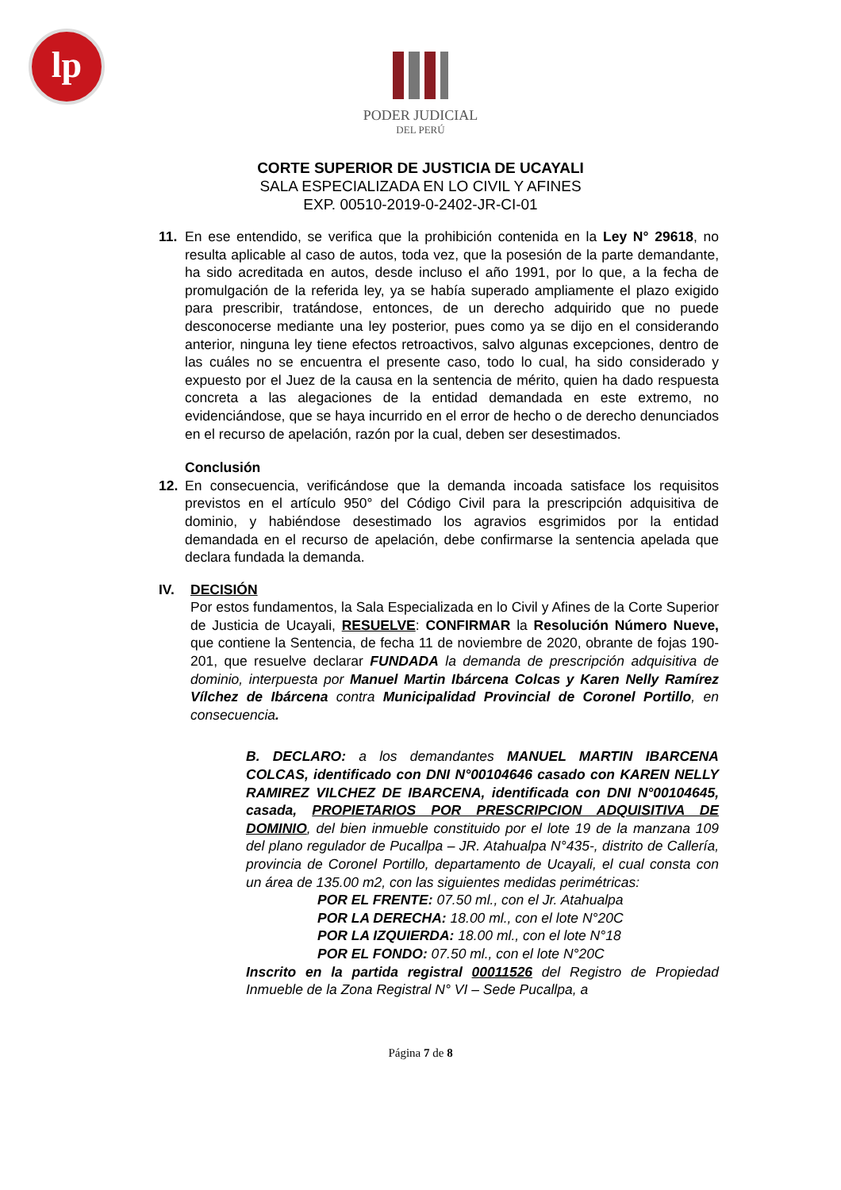lp
PODER JUDICIAL
DEL PERÚ
CORTE SUPERIOR DE JUSTICIA DE UCAYALI
SALA ESPECIALIZADA EN LO CIVIL Y AFINES
EXP. 00510-2019-0-2402-JR-CI-01
11. En ese entendido, se verifica que la prohibición contenida en la Ley N° 29618, no resulta aplicable al caso de autos, toda vez, que la posesión de la parte demandante, ha sido acreditada en autos, desde incluso el año 1991, por lo que, a la fecha de promulgación de la referida ley, ya se había superado ampliamente el plazo exigido para prescribir, tratándose, entonces, de un derecho adquirido que no puede desconocerse mediante una ley posterior, pues como ya se dijo en el considerando anterior, ninguna ley tiene efectos retroactivos, salvo algunas excepciones, dentro de las cuáles no se encuentra el presente caso, todo lo cual, ha sido considerado y expuesto por el Juez de la causa en la sentencia de mérito, quien ha dado respuesta concreta a las alegaciones de la entidad demandada en este extremo, no evidenciándose, que se haya incurrido en el error de hecho o de derecho denunciados en el recurso de apelación, razón por la cual, deben ser desestimados.
Conclusión
12. En consecuencia, verificándose que la demanda incoada satisface los requisitos previstos en el artículo 950° del Código Civil para la prescripción adquisitiva de dominio, y habiéndose desestimado los agravios esgrimidos por la entidad demandada en el recurso de apelación, debe confirmarse la sentencia apelada que declara fundada la demanda.
IV. DECISIÓN
Por estos fundamentos, la Sala Especializada en lo Civil y Afines de la Corte Superior de Justicia de Ucayali, RESUELVE: CONFIRMAR la Resolución Número Nueve, que contiene la Sentencia, de fecha 11 de noviembre de 2020, obrante de fojas 190-201, que resuelve declarar FUNDADA la demanda de prescripción adquisitiva de dominio, interpuesta por Manuel Martin Ibárcena Colcas y Karen Nelly Ramírez Vílchez de Ibárcena contra Municipalidad Provincial de Coronel Portillo, en consecuencia.
B. DECLARO: a los demandantes MANUEL MARTIN IBARCENA COLCAS, identificado con DNI N°00104646 casado con KAREN NELLY RAMIREZ VILCHEZ DE IBARCENA, identificada con DNI N°00104645, casada, PROPIETARIOS POR PRESCRIPCION ADQUISITIVA DE DOMINIO, del bien inmueble constituido por el lote 19 de la manzana 109 del plano regulador de Pucallpa – JR. Atahualpa N°435-, distrito de Callería, provincia de Coronel Portillo, departamento de Ucayali, el cual consta con un área de 135.00 m2, con las siguientes medidas perimétricas:
POR EL FRENTE: 07.50 ml., con el Jr. Atahualpa
POR LA DERECHA: 18.00 ml., con el lote N°20C
POR LA IZQUIERDA: 18.00 ml., con el lote N°18
POR EL FONDO: 07.50 ml., con el lote N°20C
Inscrito en la partida registral 00011526 del Registro de Propiedad Inmueble de la Zona Registral N° VI – Sede Pucallpa, a
Página 7 de 8